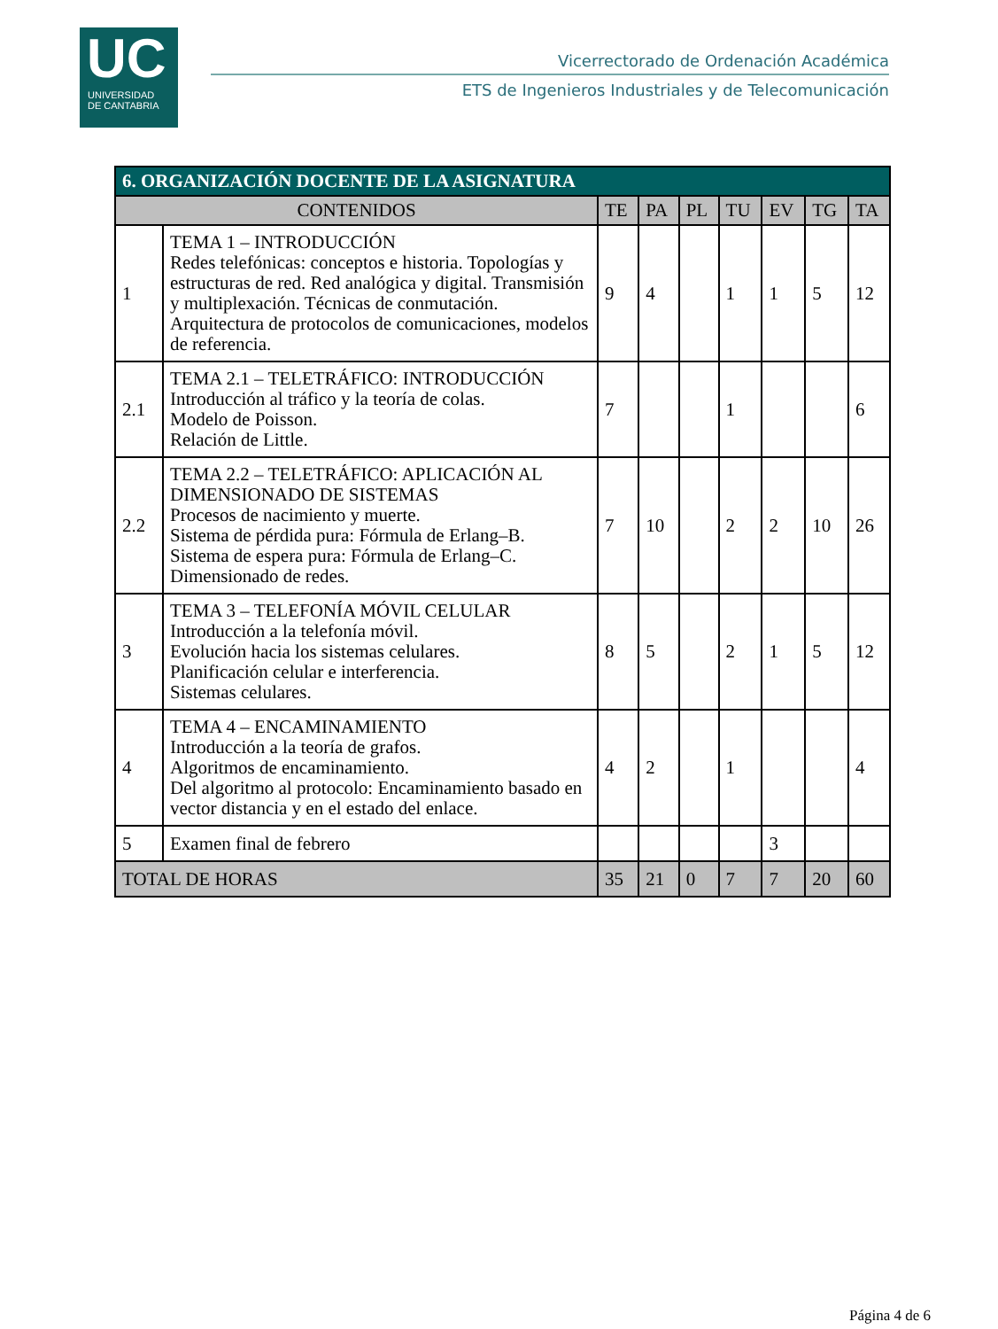UC
UNIVERSIDAD
DE CANTABRIA
Vicerrectorado de Ordenación Académica
ETS de Ingenieros Industriales y de Telecomunicación
| 6. ORGANIZACIÓN DOCENTE DE LA ASIGNATURA | | | | | | | | |
| --- | --- | --- | --- | --- | --- | --- | --- | --- |
| CONTENIDOS | | TE | PA | PL | TU | EV | TG | TA |
| 1 | TEMA 1 – INTRODUCCIÓN Redes telefónicas: conceptos e historia. Topologías y estructuras de red. Red analógica y digital. Transmisión y multiplexación. Técnicas de conmutación. Arquitectura de protocolos de comunicaciones, modelos de referencia. | 9 | 4 | | 1 | 1 | 5 | 12 |
| 2.1 | TEMA 2.1 – TELETRÁFICO: INTRODUCCIÓN Introducción al tráfico y la teoría de colas. Modelo de Poisson. Relación de Little. | 7 | | | 1 | | | 6 |
| 2.2 | TEMA 2.2 – TELETRÁFICO: APLICACIÓN AL DIMENSIONADO DE SISTEMAS Procesos de nacimiento y muerte. Sistema de pérdida pura: Fórmula de Erlang–B. Sistema de espera pura: Fórmula de Erlang–C. Dimensionado de redes. | 7 | 10 | | 2 | 2 | 10 | 26 |
| 3 | TEMA 3 – TELEFONÍA MÓVIL CELULAR Introducción a la telefonía móvil. Evolución hacia los sistemas celulares. Planificación celular e interferencia. Sistemas celulares. | 8 | 5 | | 2 | 1 | 5 | 12 |
| 4 | TEMA 4 – ENCAMINAMIENTO Introducción a la teoría de grafos. Algoritmos de encaminamiento. Del algoritmo al protocolo: Encaminamiento basado en vector distancia y en el estado del enlace. | 4 | 2 | | 1 | | | 4 |
| 5 | Examen final de febrero | | | | | 3 | | |
| TOTAL DE HORAS | | 35 | 21 | 0 | 7 | 7 | 20 | 60 |
Página 4 de 6